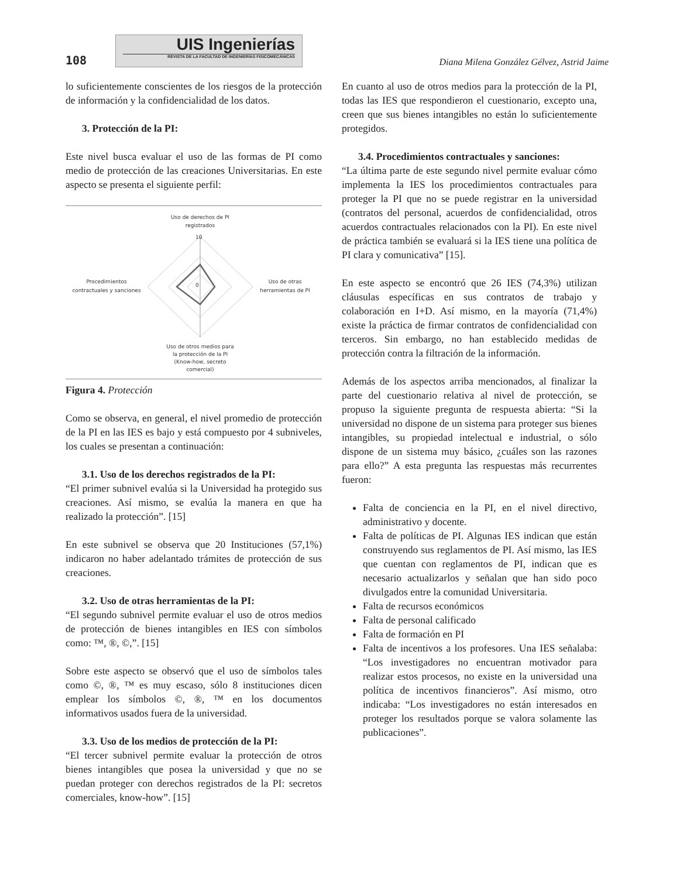108
UIS Ingenierías
REVISTA DE LA FACULTAD DE INGENIERÍAS FISICOMECÁNICAS
Diana Milena González Gélvez, Astrid Jaime
lo suficientemente conscientes de los riesgos de la protección de información y la confidencialidad de los datos.
3. Protección de la PI:
Este nivel busca evaluar el uso de las formas de PI como medio de protección de las creaciones Universitarias. En este aspecto se presenta el siguiente perfil:
Uso de derechos de PI
registrados
Procedimientos
contractuales y sanciones
Uso de otras
herramientas de PI
Uso de otros medios para
la protección de la PI
(Know-how, secreto
comercial)
10
0
Figura 4. Protección
Como se observa, en general, el nivel promedio de protección de la PI en las IES es bajo y está compuesto por 4 subniveles, los cuales se presentan a continuación:
3.1. Uso de los derechos registrados de la PI:
“El primer subnivel evalúa si la Universidad ha protegido sus creaciones. Así mismo, se evalúa la manera en que ha realizado la protección”. [15]
En este subnivel se observa que 20 Instituciones (57,1%) indicaron no haber adelantado trámites de protección de sus creaciones.
3.2. Uso de otras herramientas de la PI:
“El segundo subnivel permite evaluar el uso de otros medios de protección de bienes intangibles en IES con símbolos como: ™, ®, ©,”. [15]
Sobre este aspecto se observó que el uso de símbolos tales como ©, ®, ™ es muy escaso, sólo 8 instituciones dicen emplear los símbolos ©, ®, ™ en los documentos informativos usados fuera de la universidad.
3.3. Uso de los medios de protección de la PI:
“El tercer subnivel permite evaluar la protección de otros bienes intangibles que posea la universidad y que no se puedan proteger con derechos registrados de la PI: secretos comerciales, know-how”. [15]
En cuanto al uso de otros medios para la protección de la PI, todas las IES que respondieron el cuestionario, excepto una, creen que sus bienes intangibles no están lo suficientemente protegidos.
3.4. Procedimientos contractuales y sanciones:
“La última parte de este segundo nivel permite evaluar cómo implementa la IES los procedimientos contractuales para proteger la PI que no se puede registrar en la universidad (contratos del personal, acuerdos de confidencialidad, otros acuerdos contractuales relacionados con la PI). En este nivel de práctica también se evaluará si la IES tiene una política de PI clara y comunicativa” [15].
En este aspecto se encontró que 26 IES (74,3%) utilizan cláusulas específicas en sus contratos de trabajo y colaboración en I+D. Así mismo, en la mayoría (71,4%) existe la práctica de firmar contratos de confidencialidad con terceros. Sin embargo, no han establecido medidas de protección contra la filtración de la información.
Además de los aspectos arriba mencionados, al finalizar la parte del cuestionario relativa al nivel de protección, se propuso la siguiente pregunta de respuesta abierta: “Si la universidad no dispone de un sistema para proteger sus bienes intangibles, su propiedad intelectual e industrial, o sólo dispone de un sistema muy básico, ¿cuáles son las razones para ello?” A esta pregunta las respuestas más recurrentes fueron:
Falta de conciencia en la PI, en el nivel directivo, administrativo y docente.
Falta de políticas de PI. Algunas IES indican que están construyendo sus reglamentos de PI. Así mismo, las IES que cuentan con reglamentos de PI, indican que es necesario actualizarlos y señalan que han sido poco divulgados entre la comunidad Universitaria.
Falta de recursos económicos
Falta de personal calificado
Falta de formación en PI
Falta de incentivos a los profesores. Una IES señalaba: “Los investigadores no encuentran motivador para realizar estos procesos, no existe en la universidad una política de incentivos financieros”. Así mismo, otro indicaba: “Los investigadores no están interesados en proteger los resultados porque se valora solamente las publicaciones”.